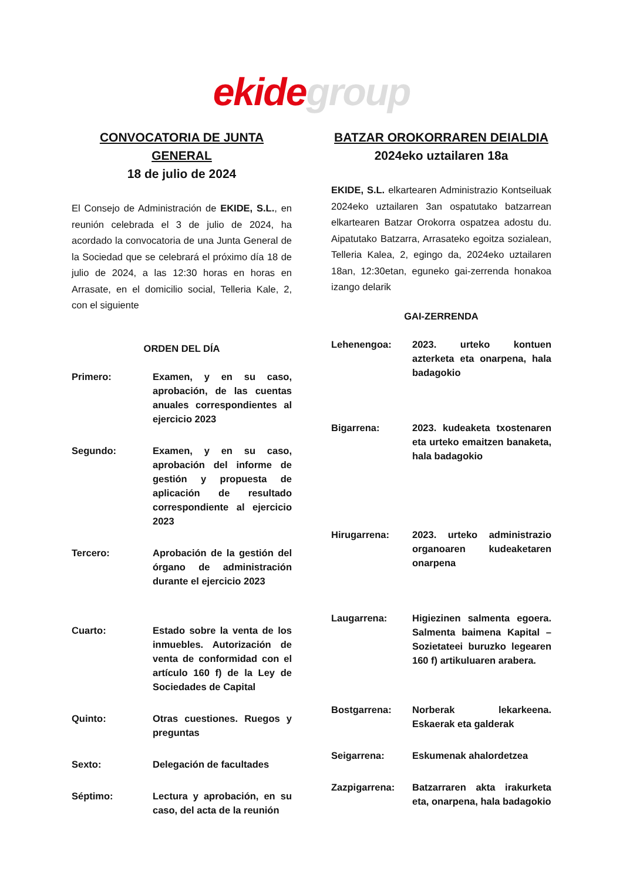ekide group
CONVOCATORIA DE JUNTA GENERAL
18 de julio de 2024
El Consejo de Administración de EKIDE, S.L., en reunión celebrada el 3 de julio de 2024, ha acordado la convocatoria de una Junta General de la Sociedad que se celebrará el próximo día 18 de julio de 2024, a las 12:30 horas en horas en Arrasate, en el domicilio social, Telleria Kale, 2, con el siguiente
ORDEN DEL DÍA
Primero: Examen, y en su caso, aprobación, de las cuentas anuales correspondientes al ejercicio 2023
Segundo: Examen, y en su caso, aprobación del informe de gestión y propuesta de aplicación de resultado correspondiente al ejercicio 2023
Tercero: Aprobación de la gestión del órgano de administración durante el ejercicio 2023
Cuarto: Estado sobre la venta de los inmuebles. Autorización de venta de conformidad con el artículo 160 f) de la Ley de Sociedades de Capital
Quinto: Otras cuestiones. Ruegos y preguntas
Sexto: Delegación de facultades
Séptimo: Lectura y aprobación, en su caso, del acta de la reunión
BATZAR OROKORRAREN DEIALDIA
2024eko uztailaren 18a
EKIDE, S.L. elkartearen Administrazio Kontseiluak 2024eko uztailaren 3an ospatutako batzarrean elkartearen Batzar Orokorra ospatzea adostu du. Aipatutako Batzarra, Arrasateko egoitza sozialean, Telleria Kalea, 2, egingo da, 2024eko uztailaren 18an, 12:30etan, eguneko gai-zerrenda honakoa izango delarik
GAI-ZERRENDA
Lehenengoa: 2023. urteko kontuen azterketa eta onarpena, hala badagokio
Bigarrena: 2023. kudeaketa txostenaren eta urteko emaitzen banaketa, hala badagokio
Hirugarrena: 2023. urteko administrazio organoaren kudeaketaren onarpena
Laugarrena: Higiezinen salmenta egoera. Salmenta baimena Kapital – Sozietateei buruzko legearen 160 f) artikuluaren arabera.
Bostgarrena: Norberak lekarkeena. Eskaerak eta galderak
Seigarrena: Eskumenak ahalordetzea
Zazpigarrena: Batzarraren akta irakurketa eta, onarpena, hala badagokio